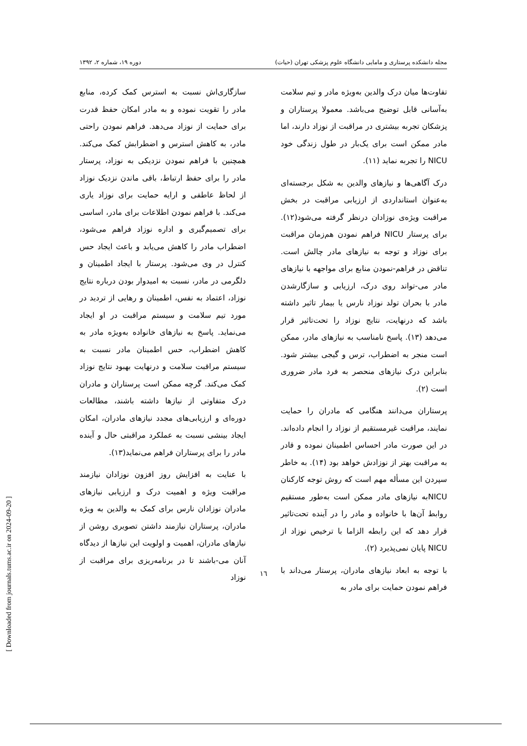مجله دانشکده پرستاری و مامایی دانشگاه علوم پزشکی تهران (حیات) دوره ۱۹، شماره ۲، ۱۳۹۲
تفاوت‌ها میان درک والدین به‌ویژه مادر و تیم سلامت به‌آسانی قابل توضیح می‌باشد. معمولا پرستاران و پزشکان تجربه بیشتری در مراقبت از نوزاد دارند، اما مادر ممکن است برای یک‌بار در طول زندگی خود NICU را تجربه نماید (۱۱).
درک آگاهی‌ها و نیازهای والدین به شکل برجسته‌ای به‌عنوان استانداردی از ارزیابی مراقبت در بخش مراقبت ویژه‌ی نوزادان درنظر گرفته می‌شود(۱۲). برای پرستار NICU فراهم نمودن هم‌زمان مراقبت برای نوزاد و توجه به نیازهای مادر چالش است. تناقض در فراهم-نمودن منابع برای مواجهه با نیازهای مادر می-تواند روی درک، ارزیابی و سازگارشدن مادر با بحران تولد نوزاد نارس یا بیمار تاثیر داشته باشد که درنهایت، نتایج نوزاد را تحت‌تاثیر قرار می‌دهد (۱۳). پاسخ نامناسب به نیازهای مادر، ممکن است منجر به اضطراب، ترس و گیجی بیشتر شود. بنابراین درک نیازهای منحصر به فرد مادر ضروری است (۲).
پرستاران می‌دانند هنگامی که مادران را حمایت نمایند، مراقبت غیرمستقیم از نوزاد را انجام داده‌اند. در این صورت مادر احساس اطمینان نموده و قادر به مراقبت بهتر از نوزادش خواهد بود (۱۴). به خاطر سپردن این مسأله مهم است که روش توجه کارکنان NICUبه نیازهای مادر ممکن است به‌طور مستقیم روابط آن‌ها با خانواده و مادر را در آینده تحت‌تاثیر قرار دهد که این رابطه الزاما با ترخیص نوزاد از NICU پایان نمی‌پذیرد (۲).
با توجه به ابعاد نیازهای مادران، پرستار می‌داند با فراهم نمودن حمایت برای مادر به
سازگاری‌اش نسبت به استرس کمک کرده، منابع مادر را تقویت نموده و به مادر امکان حفظ قدرت برای حمایت از نوزاد می‌دهد. فراهم نمودن راحتی مادر، به کاهش استرس و اضطرابش کمک می‌کند. همچنین با فراهم نمودن نزدیکی به نوزاد، پرستار مادر را برای حفظ ارتباط، باقی ماندن نزدیک نوزاد از لحاظ عاطفی و ارایه حمایت برای نوزاد یاری می‌کند. با فراهم نمودن اطلاعات برای مادر، اساسی برای تصمیم‌گیری و اداره نوزاد فراهم می‌شود، اضطراب مادر را کاهش می‌یابد و باعث ایجاد حس کنترل در وی می‌شود. پرستار با ایجاد اطمینان و دلگرمی در مادر، نسبت به امیدوار بودن درباره نتایج نوزاد، اعتماد به نفس، اطمینان و رهایی از تردید در مورد تیم سلامت و سیستم مراقبت در او ایجاد می‌نماید. پاسخ به نیازهای خانواده به‌ویژه مادر به کاهش اضطراب، حس اطمینان مادر نسبت به سیستم مراقبت سلامت و درنهایت بهبود نتایج نوزاد کمک می‌کند. گرچه ممکن است پرستاران و مادران درک متفاوتی از نیازها داشته باشند، مطالعات دوره‌ای و ارزیابی‌های مجدد نیازهای مادران، امکان ایجاد بینشی نسبت به عملکرد مراقبتی حال و آینده مادر را برای پرستاران فراهم می‌نماید(۱۳).
با عنایت به افزایش روز افزون نوزادان نیازمند مراقبت ویژه و اهمیت درک و ارزیابی نیازهای مادران نوزادان نارس برای کمک به والدین به ویژه مادران، پرستاران نیازمند داشتن تصویری روشن از نیازهای مادران، اهمیت و اولویت این نیازها از دیدگاه آنان می-باشند تا در برنامه‌ریزی برای مراقبت از نوزاد
۱٦
[ Downloaded from journals.tums.ac.ir on 2024-09-20 ]